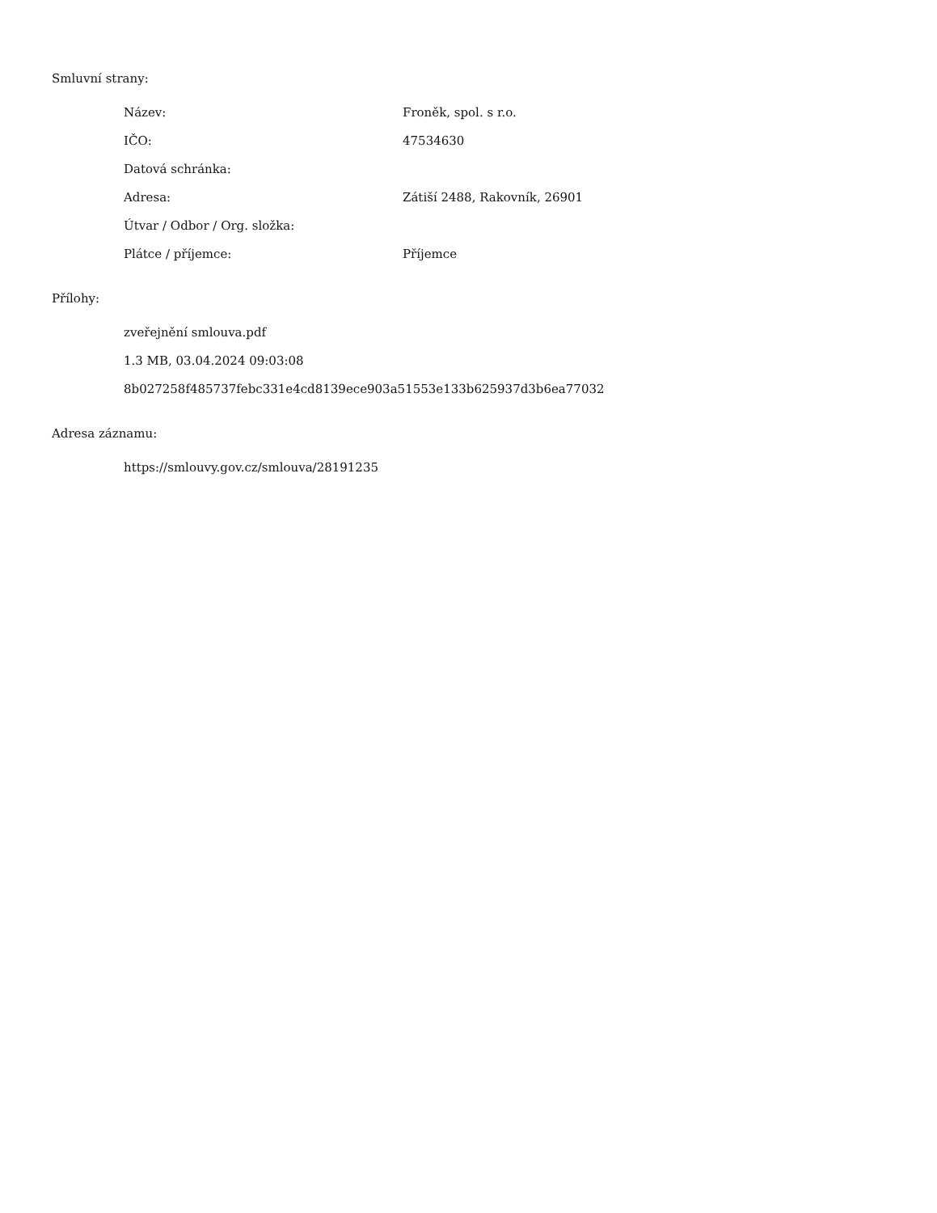Smluvní strany:
| Název: | Froněk, spol. s r.o. |
| IČO: | 47534630 |
| Datová schránka: | |
| Adresa: | Zátiší 2488, Rakovník, 26901 |
| Útvar / Odbor / Org. složka: | |
| Plátce / příjemce: | Příjemce |
Přílohy:
zveřejnění smlouva.pdf
1.3 MB, 03.04.2024 09:03:08
8b027258f485737febc331e4cd8139ece903a51553e133b625937d3b6ea77032
Adresa záznamu:
https://smlouvy.gov.cz/smlouva/28191235